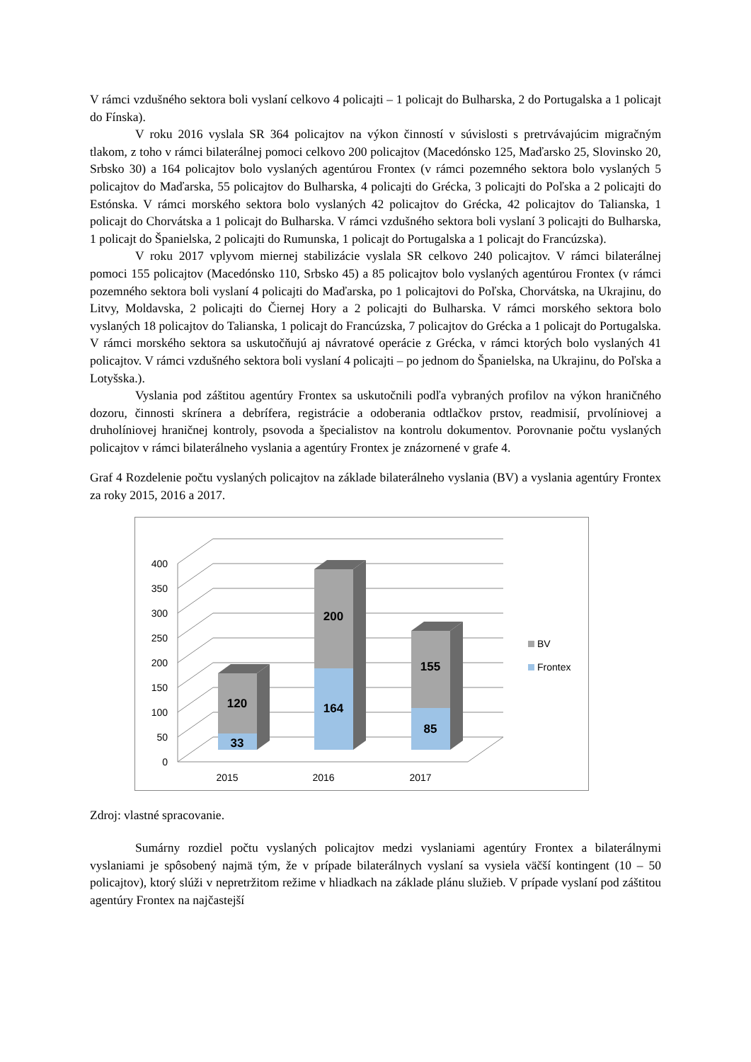V rámci vzdušného sektora boli vyslaní celkovo 4 policajti – 1 policajt do Bulharska, 2 do Portugalska a 1 policajt do Fínska).
V roku 2016 vyslala SR 364 policajtov na výkon činností v súvislosti s pretrvávajúcim migračným tlakom, z toho v rámci bilaterálnej pomoci celkovo 200 policajtov (Macedónsko 125, Maďarsko 25, Slovinsko 20, Srbsko 30) a 164 policajtov bolo vyslaných agentúrou Frontex (v rámci pozemného sektora bolo vyslaných 5 policajtov do Maďarska, 55 policajtov do Bulharska, 4 policajti do Grécka, 3 policajti do Poľska a 2 policajti do Estónska. V rámci morského sektora bolo vyslaných 42 policajtov do Grécka, 42 policajtov do Talianska, 1 policajt do Chorvátska a 1 policajt do Bulharska. V rámci vzdušného sektora boli vyslaní 3 policajti do Bulharska, 1 policajt do Španielska, 2 policajti do Rumunska, 1 policajt do Portugalska a 1 policajt do Francúzska).
V roku 2017 vplyvom miernej stabilizácie vyslala SR celkovo 240 policajtov. V rámci bilaterálnej pomoci 155 policajtov (Macedónsko 110, Srbsko 45) a 85 policajtov bolo vyslaných agentúrou Frontex (v rámci pozemného sektora boli vyslaní 4 policajti do Maďarska, po 1 policajtovi do Poľska, Chorvátska, na Ukrajinu, do Litvy, Moldavska, 2 policajti do Čiernej Hory a 2 policajti do Bulharska. V rámci morského sektora bolo vyslaných 18 policajtov do Talianska, 1 policajt do Francúzska, 7 policajtov do Grécka a 1 policajt do Portugalska. V rámci morského sektora sa uskutočňujú aj návratové operácie z Grécka, v rámci ktorých bolo vyslaných 41 policajtov. V rámci vzdušného sektora boli vyslaní 4 policajti – po jednom do Španielska, na Ukrajinu, do Poľska a Lotyšska.).
Vyslania pod záštitou agentúry Frontex sa uskutočnili podľa vybraných profilov na výkon hraničného dozoru, činnosti skrínera a debrífera, registrácie a odoberania odtlačkov prstov, readmisií, prvolíniovej a druholíniovej hraničnej kontroly, psovoda a špecialistov na kontrolu dokumentov. Porovnanie počtu vyslaných policajtov v rámci bilaterálneho vyslania a agentúry Frontex je znázornené v grafe 4.
Graf 4 Rozdelenie počtu vyslaných policajtov na základe bilaterálneho vyslania (BV) a vyslania agentúry Frontex za roky 2015, 2016 a 2017.
400
350
300
250
200
150
100
50
0
120
33
200
164
155
85
2015
2016
2017
BV
Frontex
Zdroj: vlastné spracovanie.
Sumárny rozdiel počtu vyslaných policajtov medzi vyslaniami agentúry Frontex a bilaterálnymi vyslaniami je spôsobený najmä tým, že v prípade bilaterálnych vyslaní sa vysiela väčší kontingent (10 – 50 policajtov), ktorý slúži v nepretržitom režime v hliadkach na základe plánu služieb. V prípade vyslaní pod záštitou agentúry Frontex na najčastejší